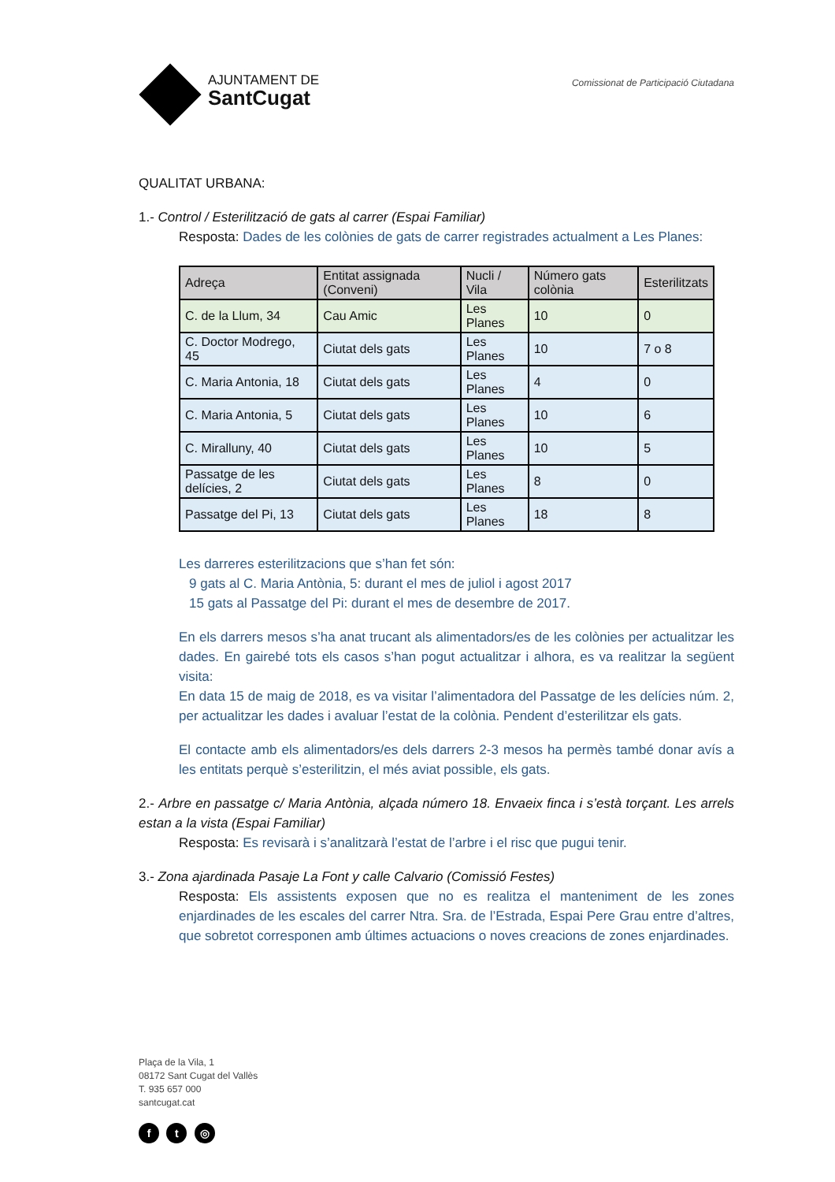AJUNTAMENT DE
SantCugat
Comissionat de Participació Ciutadana
QUALITAT URBANA:
1.- Control / Esterilització de gats al carrer (Espai Familiar)
Resposta: Dades de les colònies de gats de carrer registrades actualment a Les Planes:
| Adreça | Entitat assignada (Conveni) | Nucli / Vila | Número gats colònia | Esterilitzats |
| --- | --- | --- | --- | --- |
| C. de la Llum, 34 | Cau Amic | Les Planes | 10 | 0 |
| C. Doctor Modrego, 45 | Ciutat dels gats | Les Planes | 10 | 7 o 8 |
| C. Maria Antonia, 18 | Ciutat dels gats | Les Planes | 4 | 0 |
| C. Maria Antonia, 5 | Ciutat dels gats | Les Planes | 10 | 6 |
| C. Miralluny, 40 | Ciutat dels gats | Les Planes | 10 | 5 |
| Passatge de les delícies, 2 | Ciutat dels gats | Les Planes | 8 | 0 |
| Passatge del Pi, 13 | Ciutat dels gats | Les Planes | 18 | 8 |
Les darreres esterilitzacions que s’han fet són:
9 gats al C. Maria Antònia, 5: durant el mes de juliol i agost 2017
15 gats al Passatge del Pi: durant el mes de desembre de 2017.
En els darrers mesos s’ha anat trucant als alimentadors/es de les colònies per actualitzar les dades. En gairebé tots els casos s’han pogut actualitzar i alhora, es va realitzar la següent visita:
En data 15 de maig de 2018, es va visitar l’alimentadora del Passatge de les delícies núm. 2, per actualitzar les dades i avaluar l’estat de la colònia. Pendent d’esterilitzar els gats.
El contacte amb els alimentadors/es dels darrers 2-3 mesos ha permès també donar avís a les entitats perquè s’esterilitzin, el més aviat possible, els gats.
2.- Arbre en passatge c/ Maria Antònia, alçada número 18. Envaeix finca i s’està torçant. Les arrels estan a la vista (Espai Familiar)
Resposta: Es revisarà i s’analitzarà l’estat de l’arbre i el risc que pugui tenir.
3.- Zona ajardinada Pasaje La Font y calle Calvario (Comissió Festes)
Resposta: Els assistents exposen que no es realitza el manteniment de les zones enjardinades de les escales del carrer Ntra. Sra. de l’Estrada, Espai Pere Grau entre d’altres, que sobretot corresponen amb últimes actuacions o noves creacions de zones enjardinades.
Plaça de la Vila, 1
08172 Sant Cugat del Vallès
T. 935 657 000
santcugat.cat
f t ◎